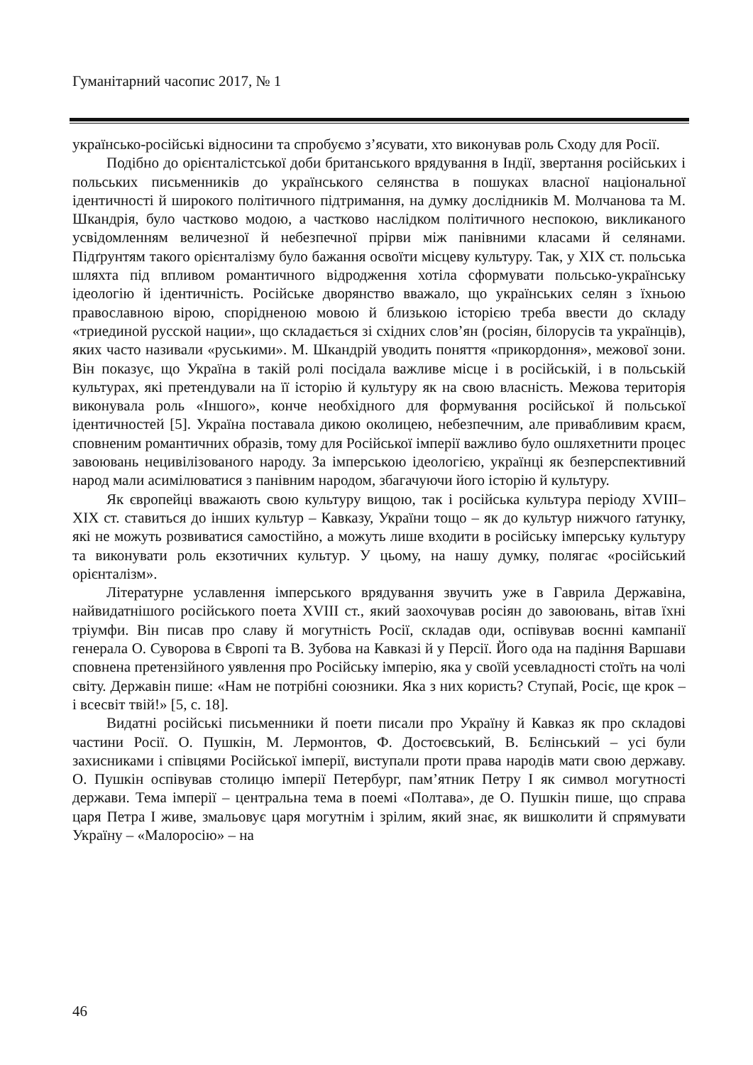Гуманітарний часопис 2017, № 1
українсько-російські відносини та спробуємо з’ясувати, хто виконував роль Сходу для Росії.
Подібно до орієнталістської доби британського врядування в Індії, звертання російських і польських письменників до українського селянства в пошуках власної національної ідентичності й широкого політичного підтримання, на думку дослідників М. Молчанова та М. Шкандрія, було частково модою, а частково наслідком політичного неспокою, викликаного усвідомленням величезної й небезпечної прірви між панівними класами й селянами. Підґрунтям такого орієнталізму було бажання освоїти місцеву культуру. Так, у XIX ст. польська шляхта під впливом романтичного відродження хотіла сформувати польсько-українську ідеологію й ідентичність. Російське дворянство вважало, що українських селян з їхньою православною вірою, спорідненою мовою й близькою історією треба ввести до складу «триединой русской нации», що складається зі східних слов’ян (росіян, білорусів та українців), яких часто називали «руськими». М. Шкандрій уводить поняття «прикордоння», межової зони. Він показує, що Україна в такій ролі посідала важливе місце і в російській, і в польській культурах, які претендували на її історію й культуру як на свою власність. Межова територія виконувала роль «Іншого», конче необхідного для формування російської й польської ідентичностей [5]. Україна поставала дикою околицею, небезпечним, але привабливим краєм, сповненим романтичних образів, тому для Російської імперії важливо було ошляхетнити процес завоювань нецивілізованого народу. За імперською ідеологією, українці як безперспективний народ мали асимілюватися з панівним народом, збагачуючи його історію й культуру.
Як європейці вважають свою культуру вищою, так і російська культура періоду XVIII–XIX ст. ставиться до інших культур – Кавказу, України тощо – як до культур нижчого ґатунку, які не можуть розвиватися самостійно, а можуть лише входити в російську імперську культуру та виконувати роль екзотичних культур. У цьому, на нашу думку, полягає «російський орієнталізм».
Літературне уславлення імперського врядування звучить уже в Гаврила Державіна, найвидатнішого російського поета XVIII ст., який заохочував росіян до завоювань, вітав їхні тріумфи. Він писав про славу й могутність Росії, складав оди, оспівував воєнні кампанії генерала О. Суворова в Європі та В. Зубова на Кавказі й у Персії. Його ода на падіння Варшави сповнена претензійного уявлення про Російську імперію, яка у своїй усевладності стоїть на чолі світу. Державін пише: «Нам не потрібні союзники. Яка з них користь? Ступай, Росіє, ще крок – і всесвіт твій!» [5, с. 18].
Видатні російські письменники й поети писали про Україну й Кавказ як про складові частини Росії. О. Пушкін, М. Лермонтов, Ф. Достоєвський, В. Бєлінський – усі були захисниками і співцями Російської імперії, виступали проти права народів мати свою державу. О. Пушкін оспівував столицю імперії Петербург, пам’ятник Петру І як символ могутності держави. Тема імперії – центральна тема в поемі «Полтава», де О. Пушкін пише, що справа царя Петра І живе, змальовує царя могутнім і зрілим, який знає, як вишколити й спрямувати Україну – «Малоросію» – на
46